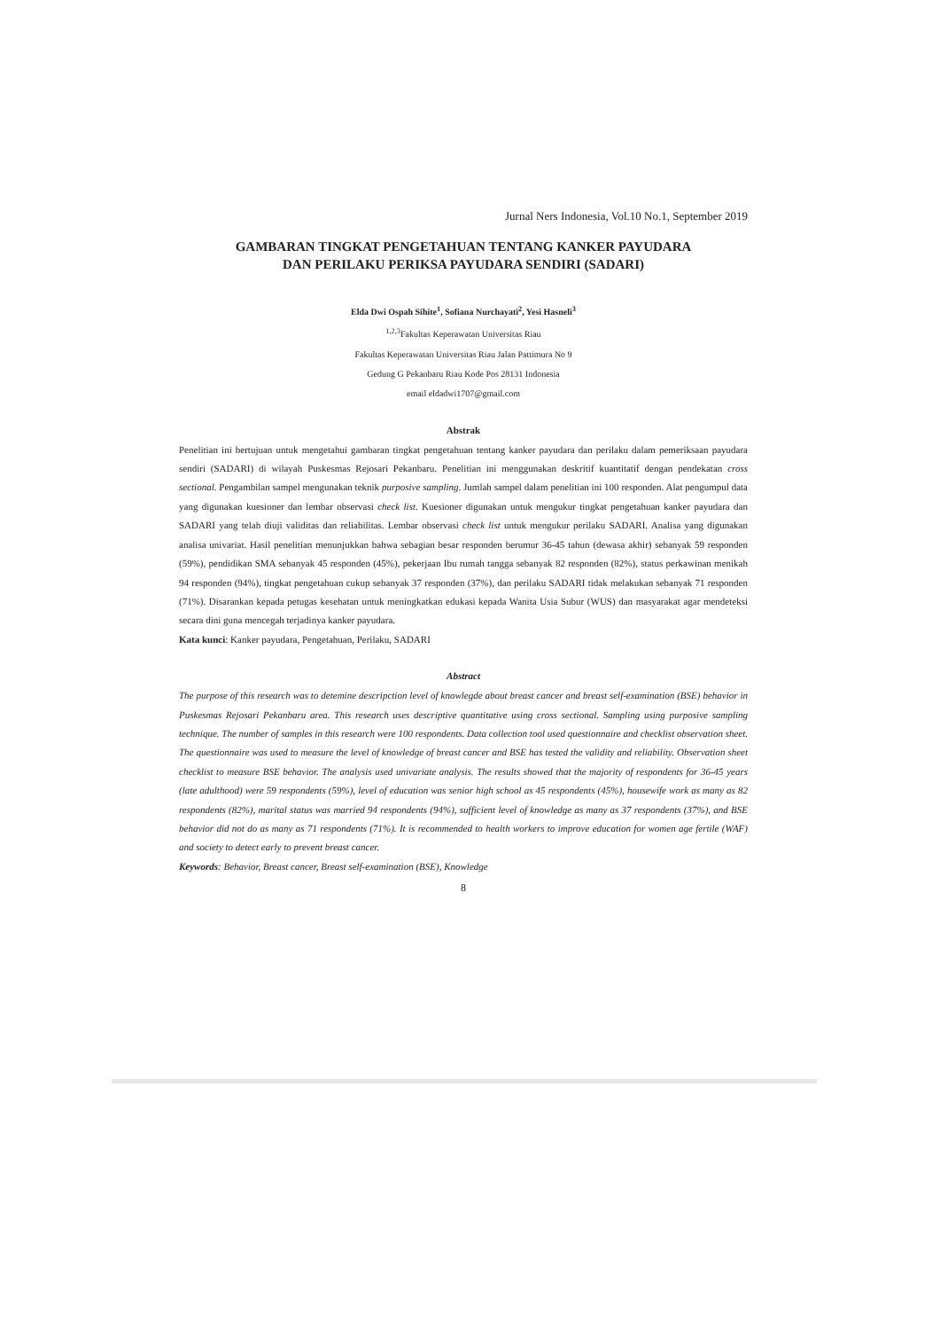Jurnal Ners Indonesia, Vol.10 No.1, September 2019
GAMBARAN TINGKAT PENGETAHUAN TENTANG KANKER PAYUDARA
DAN PERILAKU PERIKSA PAYUDARA SENDIRI (SADARI)
Elda Dwi Ospah Sihite<sup>1</sup>, Sofiana Nurchayati<sup>2</sup>, Yesi Hasneli<sup>3</sup>
<sup>1,2,3</sup>Fakultas Keperawatan Universitas Riau
Fakultas Keperawatan Universitas Riau Jalan Pattimura No 9
Gedung G Pekanbaru Riau Kode Pos 28131 Indonesia
email eldadwi1707@gmail.com
Abstrak
Penelitian ini bertujuan untuk mengetahui gambaran tingkat pengetahuan tentang kanker payudara dan perilaku dalam pemeriksaan payudara sendiri (SADARI) di wilayah Puskesmas Rejosari Pekanbaru. Penelitian ini menggunakan deskritif kuantitatif dengan pendekatan cross sectional. Pengambilan sampel mengunakan teknik purposive sampling. Jumlah sampel dalam penelitian ini 100 responden. Alat pengumpul data yang digunakan kuesioner dan lembar observasi check list. Kuesioner digunakan untuk mengukur tingkat pengetahuan kanker payudara dan SADARI yang telah diuji validitas dan reliabilitas. Lembar observasi check list untuk mengukur perilaku SADARI. Analisa yang digunakan analisa univariat. Hasil penelitian menunjukkan bahwa sebagian besar responden berumur 36-45 tahun (dewasa akhir) sebanyak 59 responden (59%), pendidikan SMA sebanyak 45 responden (45%), pekerjaan Ibu rumah tangga sebanyak 82 responden (82%), status perkawinan menikah 94 responden (94%), tingkat pengetahuan cukup sebanyak 37 responden (37%), dan perilaku SADARI tidak melakukan sebanyak 71 responden (71%). Disarankan kepada petugas kesehatan untuk meningkatkan edukasi kepada Wanita Usia Subur (WUS) dan masyarakat agar mendeteksi secara dini guna mencegah terjadinya kanker payudara.
Kata kunci: Kanker payudara, Pengetahuan, Perilaku, SADARI
Abstract
The purpose of this research was to detemine descripction level of knowlegde about breast cancer and breast self-examination (BSE) behavior in Puskesmas Rejosari Pekanbaru area. This research uses descriptive quantitative using cross sectional. Sampling using purposive sampling technique. The number of samples in this research were 100 respondents. Data collection tool used questionnaire and checklist observation sheet. The questionnaire was used to measure the level of knowledge of breast cancer and BSE has tested the validity and reliability. Observation sheet checklist to measure BSE behavior. The analysis used univariate analysis. The results showed that the majority of respondents for 36-45 years (late adulthood) were 59 respondents (59%), level of education was senior high school as 45 respondents (45%), housewife work as many as 82 respondents (82%), marital status was married 94 respondents (94%), sufficient level of knowledge as many as 37 respondents (37%), and BSE behavior did not do as many as 71 respondents (71%). It is recommended to health workers to improve education for women age fertile (WAF) and society to detect early to prevent breast cancer.
Keywords: Behavior, Breast cancer, Breast self-examination (BSE), Knowledge
8